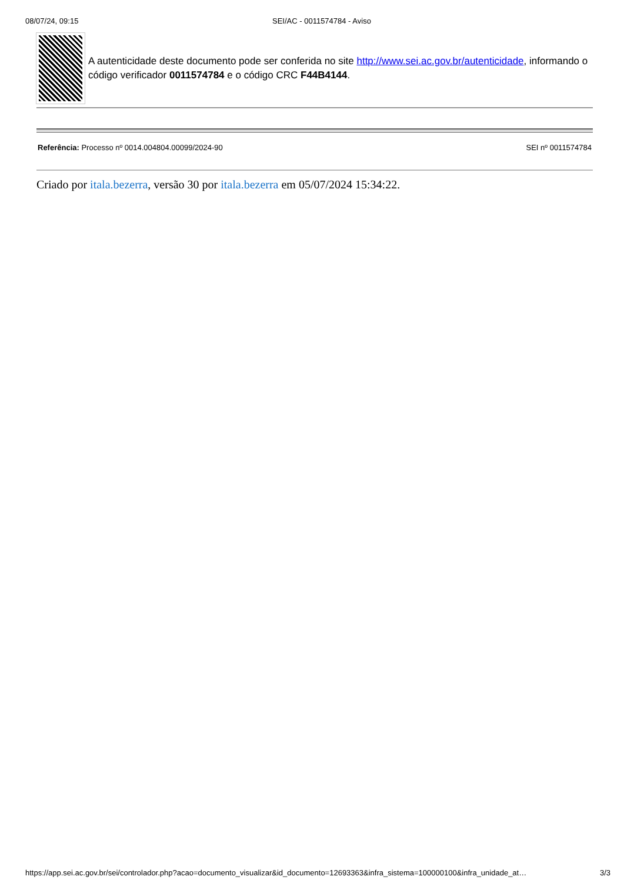08/07/24, 09:15 SEI/AC - 0011574784 - Aviso
A autenticidade deste documento pode ser conferida no site http://www.sei.ac.gov.br/autenticidade, informando o código verificador 0011574784 e o código CRC F44B4144.
Referência: Processo nº 0014.004804.00099/2024-90
SEI nº 0011574784
Criado por itala.bezerra, versão 30 por itala.bezerra em 05/07/2024 15:34:22.
https://app.sei.ac.gov.br/sei/controlador.php?acao=documento_visualizar&id_documento=12693363&infra_sistema=100000100&infra_unidade_at…
3/3